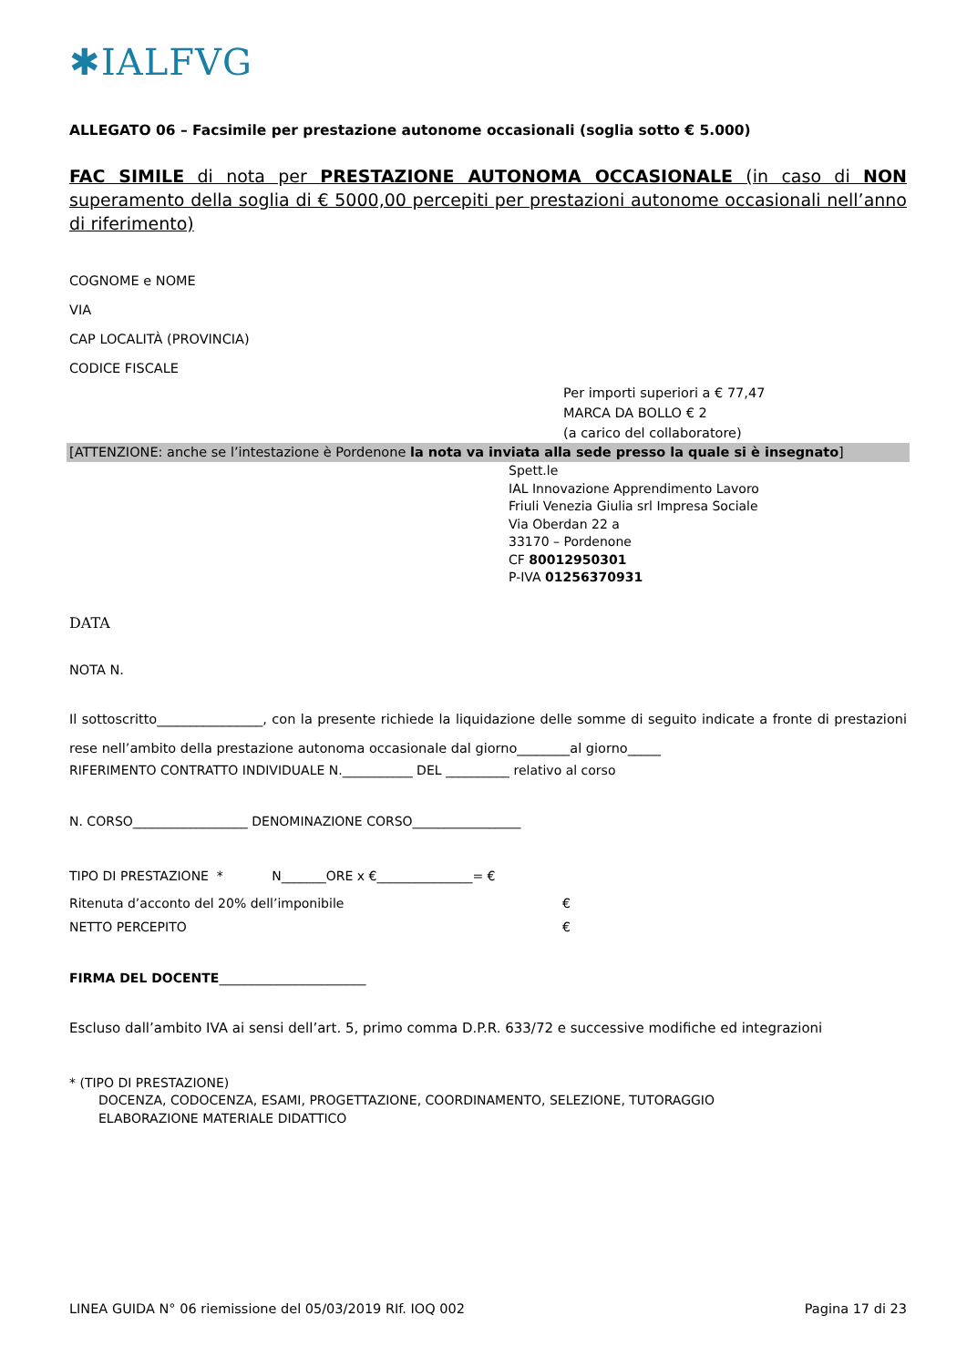✱IALFVG
ALLEGATO 06 – Facsimile per prestazione autonome occasionali (soglia sotto € 5.000)
FAC SIMILE di nota per PRESTAZIONE AUTONOMA OCCASIONALE (in caso di NON superamento della soglia di € 5000,00 percepiti per prestazioni autonome occasionali nell’anno di riferimento)
COGNOME e NOME
VIA
CAP LOCALITÀ (PROVINCIA)
CODICE FISCALE
Per importi superiori a € 77,47
MARCA DA BOLLO € 2
(a carico del collaboratore)
[ATTENZIONE: anche se l’intestazione è Pordenone la nota va inviata alla sede presso la quale si è insegnato]
Spett.le
IAL Innovazione Apprendimento Lavoro
Friuli Venezia Giulia srl Impresa Sociale
Via Oberdan 22 a
33170 – Pordenone
CF 80012950301
P-IVA 01256370931
DATA
NOTA N.
Il sottoscritto________________, con la presente richiede la liquidazione delle somme di seguito indicate a fronte di prestazioni rese nell’ambito della prestazione autonoma occasionale dal giorno________al giorno_____
RIFERIMENTO CONTRATTO INDIVIDUALE N.___________ DEL __________ relativo al corso
N. CORSO__________________ DENOMINAZIONE CORSO_________________
TIPO DI PRESTAZIONE * N_______ORE x €_______________= €
Ritenuta d’acconto del 20% dell’imponibile €
NETTO PERCEPITO €
FIRMA DEL DOCENTE_______________________
Escluso dall’ambito IVA ai sensi dell’art. 5, primo comma D.P.R. 633/72 e successive modifiche ed integrazioni
* (TIPO DI PRESTAZIONE)
DOCENZA, CODOCENZA, ESAMI, PROGETTAZIONE, COORDINAMENTO, SELEZIONE, TUTORAGGIO
ELABORAZIONE MATERIALE DIDATTICO
LINEA GUIDA N° 06 riemissione del 05/03/2019 RIf. IOQ 002 Pagina 17 di 23